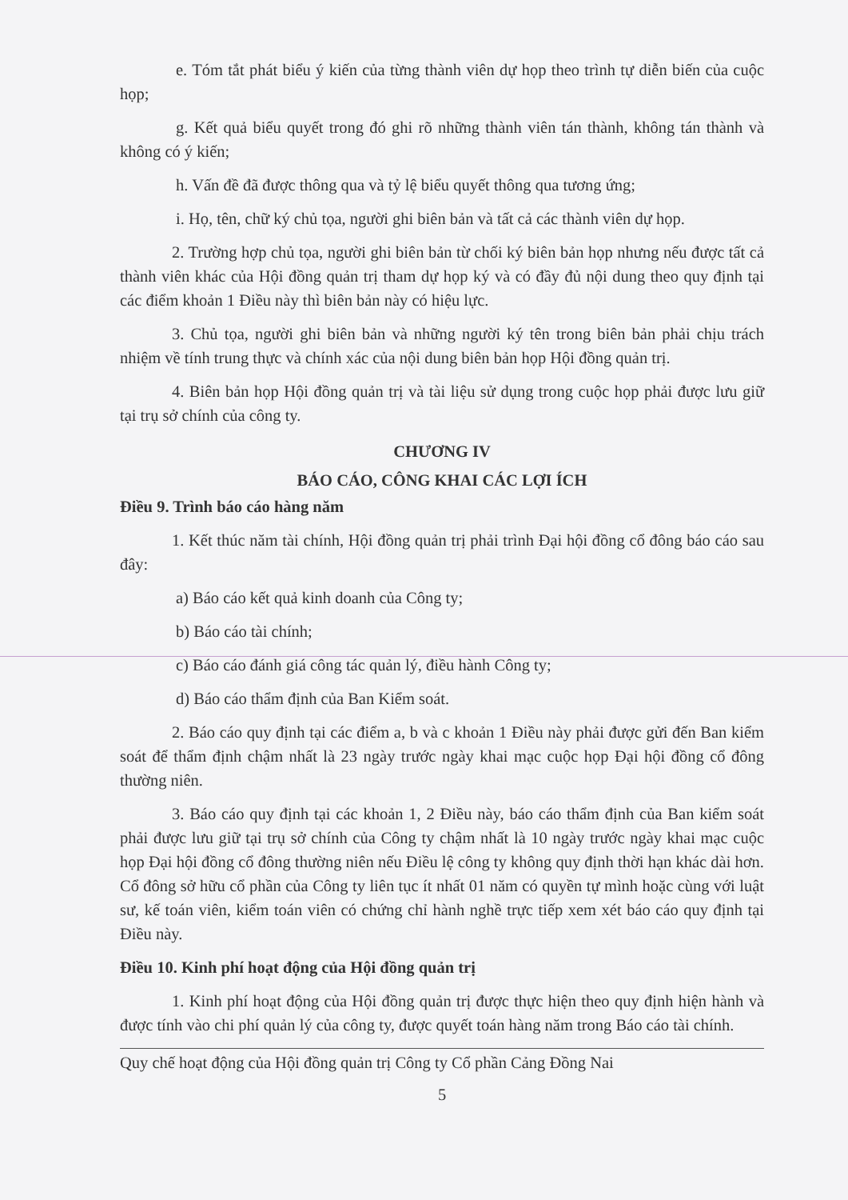e. Tóm tắt phát biểu ý kiến của từng thành viên dự họp theo trình tự diễn biến của cuộc họp;
g. Kết quả biểu quyết trong đó ghi rõ những thành viên tán thành, không tán thành và không có ý kiến;
h. Vấn đề đã được thông qua và tỷ lệ biểu quyết thông qua tương ứng;
i. Họ, tên, chữ ký chủ tọa, người ghi biên bản và tất cả các thành viên dự họp.
2. Trường hợp chủ tọa, người ghi biên bản từ chối ký biên bản họp nhưng nếu được tất cả thành viên khác của Hội đồng quản trị tham dự họp ký và có đầy đủ nội dung theo quy định tại các điểm khoản 1 Điều này thì biên bản này có hiệu lực.
3. Chủ tọa, người ghi biên bản và những người ký tên trong biên bản phải chịu trách nhiệm về tính trung thực và chính xác của nội dung biên bản họp Hội đồng quản trị.
4. Biên bản họp Hội đồng quản trị và tài liệu sử dụng trong cuộc họp phải được lưu giữ tại trụ sở chính của công ty.
CHƯƠNG IV
BÁO CÁO, CÔNG KHAI CÁC LỢI ÍCH
Điều 9. Trình báo cáo hàng năm
1. Kết thúc năm tài chính, Hội đồng quản trị phải trình Đại hội đồng cổ đông báo cáo sau đây:
a) Báo cáo kết quả kinh doanh của Công ty;
b) Báo cáo tài chính;
c) Báo cáo đánh giá công tác quản lý, điều hành Công ty;
d) Báo cáo thẩm định của Ban Kiểm soát.
2. Báo cáo quy định tại các điểm a, b và c khoản 1 Điều này phải được gửi đến Ban kiểm soát để thẩm định chậm nhất là 23 ngày trước ngày khai mạc cuộc họp Đại hội đồng cổ đông thường niên.
3. Báo cáo quy định tại các khoản 1, 2 Điều này, báo cáo thẩm định của Ban kiểm soát phải được lưu giữ tại trụ sở chính của Công ty chậm nhất là 10 ngày trước ngày khai mạc cuộc họp Đại hội đồng cổ đông thường niên nếu Điều lệ công ty không quy định thời hạn khác dài hơn. Cổ đông sở hữu cổ phần của Công ty liên tục ít nhất 01 năm có quyền tự mình hoặc cùng với luật sư, kế toán viên, kiểm toán viên có chứng chỉ hành nghề trực tiếp xem xét báo cáo quy định tại Điều này.
Điều 10. Kinh phí hoạt động của Hội đồng quản trị
1. Kinh phí hoạt động của Hội đồng quản trị được thực hiện theo quy định hiện hành và được tính vào chi phí quản lý của công ty, được quyết toán hàng năm trong Báo cáo tài chính.
Quy chế hoạt động của Hội đồng quản trị Công ty Cổ phần Cảng Đồng Nai
5